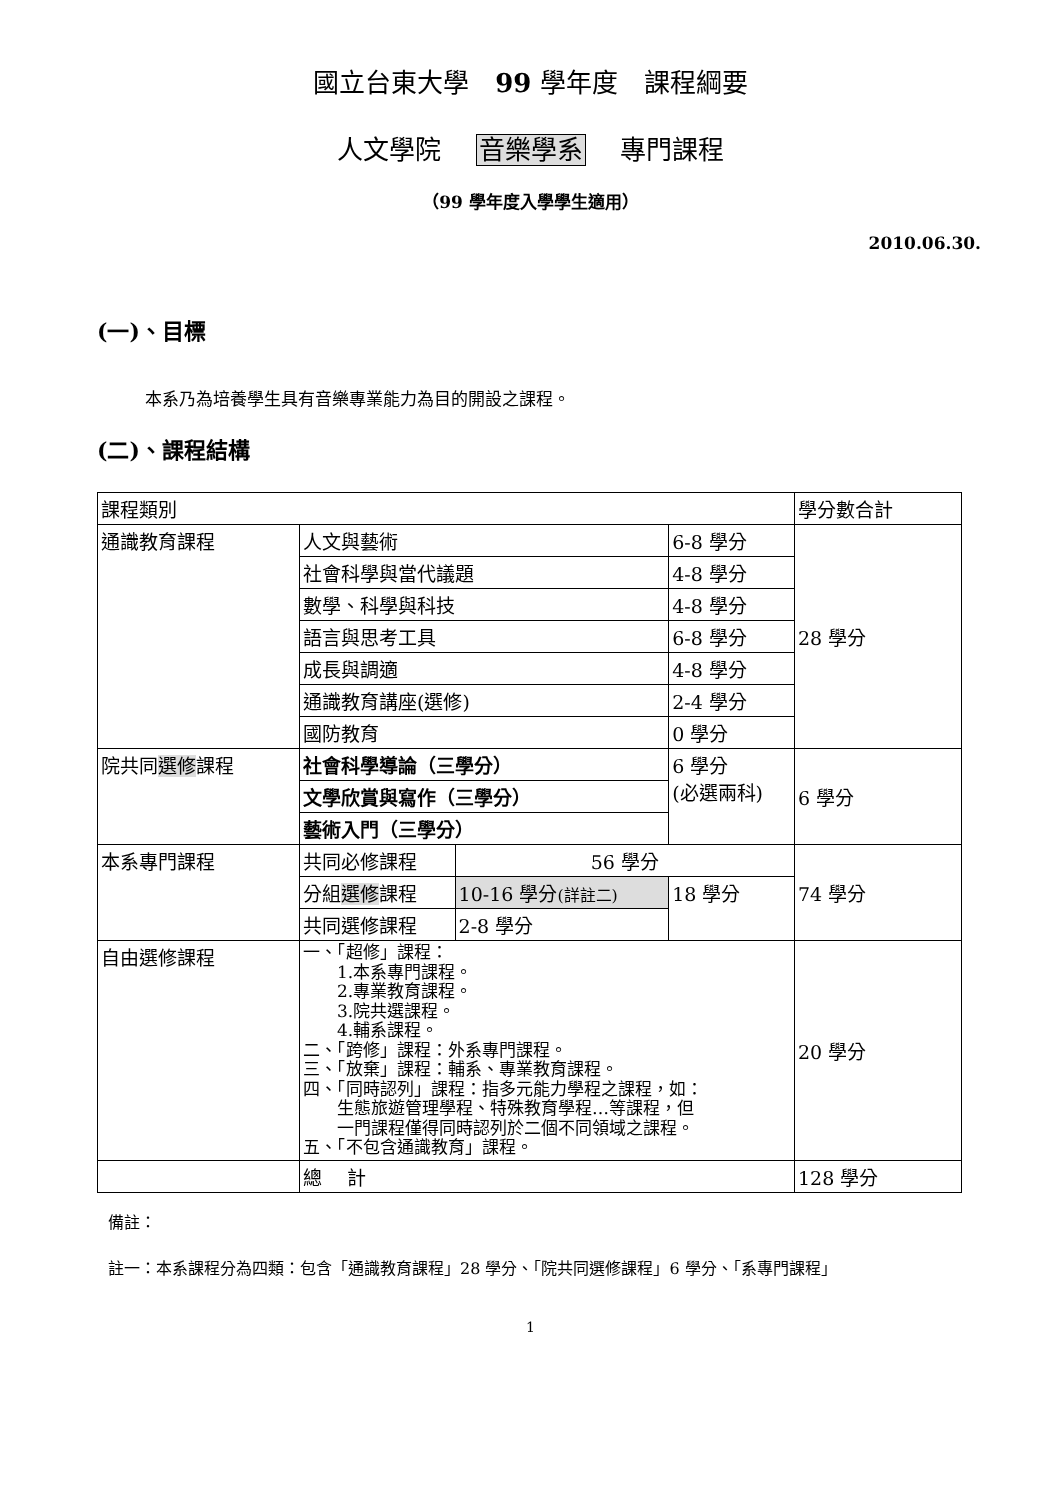國立台東大學　99 學年度　課程綱要
人文學院　 音樂學系　 專門課程
（99 學年度入學學生適用）
2010.06.30.
(一)、目標
本系乃為培養學生具有音樂專業能力為目的開設之課程。
(二)、課程結構
| 課程類別 | | | | 學分數合計 |
| 通識教育課程 | 人文與藝術 | | 6-8 學分 | 28 學分 |
| | 社會科學與當代議題 | | 4-8 學分 | |
| | 數學、科學與科技 | | 4-8 學分 | |
| | 語言與思考工具 | | 6-8 學分 | |
| | 成長與調適 | | 4-8 學分 | |
| | 通識教育講座(選修) | | 2-4 學分 | |
| | 國防教育 | | 0 學分 | |
| 院共同 選修 課程 | 社會科學導論（三學分） | | 6 學分 (必選兩科) | 6 學分 |
| | 文學欣賞與寫作（三學分） | | | |
| | 藝術入門（三學分） | | | |
| 本系專門課程 | 共同必修課程 | 56 學分 | | 74 學分 |
| | 分組 選修 課程 | 10-16 學分 (詳註二) | 18 學分 | |
| | 共同選修課程 | 2-8 學分 | | |
| 自由選修課程 | 一、「超修」課程： 1.本系專門課程。 2.專業教育課程。 3.院共選課程。 4.輔系課程。 二、「跨修」課程：外系專門課程。 三、「放棄」課程：輔系、專業教育課程。 四、「同時認列」課程：指多元能力學程之課程，如： 生態旅遊管理學程、特殊教育學程…等課程，但 一門課程僅得同時認列於二個不同領域之課程。 五、「不包含通識教育」課程。 | | | 20 學分 |
| | 總 計 | | | 128 學分 |
備註：
註一：本系課程分為四類：包含「通識教育課程」28 學分、「院共同選修課程」6 學分、「系專門課程」
1